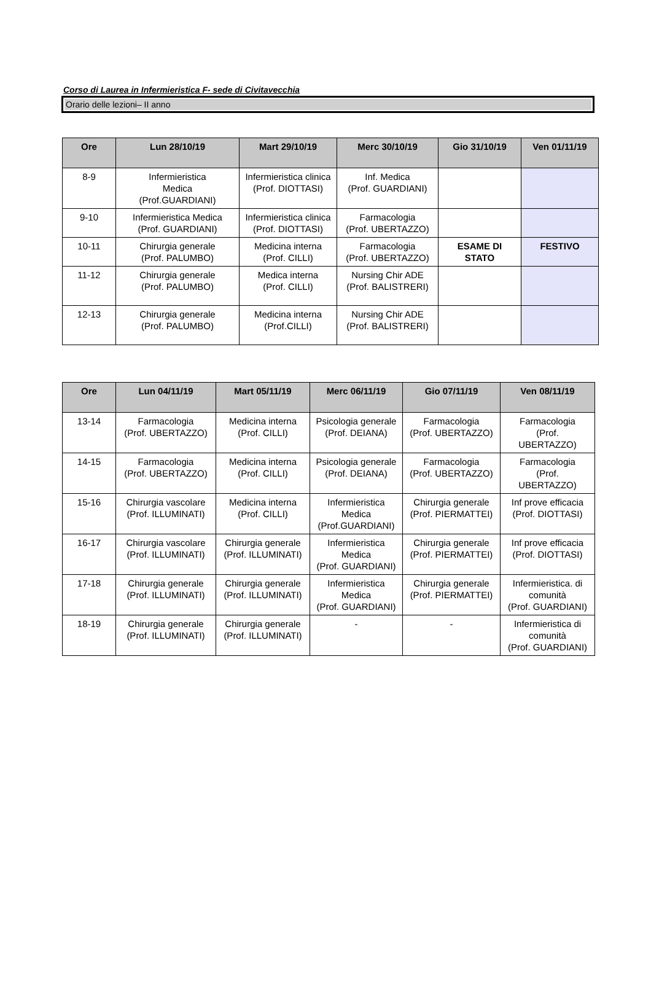Corso di Laurea in Infermieristica F- sede di Civitavecchia
Orario delle lezioni– II anno
| Ore | Lun 28/10/19 | Mart 29/10/19 | Merc 30/10/19 | Gio 31/10/19 | Ven 01/11/19 |
| --- | --- | --- | --- | --- | --- |
| 8-9 | Infermieristica Medica (Prof.GUARDIANI) | Infermieristica clinica (Prof. DIOTTASI) | Inf. Medica (Prof. GUARDIANI) | | |
| 9-10 | Infermieristica Medica (Prof. GUARDIANI) | Infermieristica clinica (Prof. DIOTTASI) | Farmacologia (Prof. UBERTAZZO) | | |
| 10-11 | Chirurgia generale (Prof. PALUMBO) | Medicina interna (Prof. CILLI) | Farmacologia (Prof. UBERTAZZO) | ESAME DI STATO | FESTIVO |
| 11-12 | Chirurgia generale (Prof. PALUMBO) | Medica interna (Prof. CILLI) | Nursing Chir ADE (Prof. BALISTRERI) | | |
| 12-13 | Chirurgia generale (Prof. PALUMBO) | Medicina interna (Prof.CILLI) | Nursing Chir ADE (Prof. BALISTRERI) | | |
| Ore | Lun 04/11/19 | Mart 05/11/19 | Merc 06/11/19 | Gio 07/11/19 | Ven 08/11/19 |
| --- | --- | --- | --- | --- | --- |
| 13-14 | Farmacologia (Prof. UBERTAZZO) | Medicina interna (Prof. CILLI) | Psicologia generale (Prof. DEIANA) | Farmacologia (Prof. UBERTAZZO) | Farmacologia (Prof. UBERTAZZO) |
| 14-15 | Farmacologia (Prof. UBERTAZZO) | Medicina interna (Prof. CILLI) | Psicologia generale (Prof. DEIANA) | Farmacologia (Prof. UBERTAZZO) | Farmacologia (Prof. UBERTAZZO) |
| 15-16 | Chirurgia vascolare (Prof. ILLUMINATI) | Medicina interna (Prof. CILLI) | Infermieristica Medica (Prof.GUARDIANI) | Chirurgia generale (Prof. PIERMATTEI) | Inf prove efficacia (Prof. DIOTTASI) |
| 16-17 | Chirurgia vascolare (Prof. ILLUMINATI) | Chirurgia generale (Prof. ILLUMINATI) | Infermieristica Medica (Prof. GUARDIANI) | Chirurgia generale (Prof. PIERMATTEI) | Inf prove efficacia (Prof. DIOTTASI) |
| 17-18 | Chirurgia generale (Prof. ILLUMINATI) | Chirurgia generale (Prof. ILLUMINATI) | Infermieristica Medica (Prof. GUARDIANI) | Chirurgia generale (Prof. PIERMATTEI) | Infermieristica. di comunità (Prof. GUARDIANI) |
| 18-19 | Chirurgia generale (Prof. ILLUMINATI) | Chirurgia generale (Prof. ILLUMINATI) | - | - | Infermieristica di comunità (Prof. GUARDIANI) |